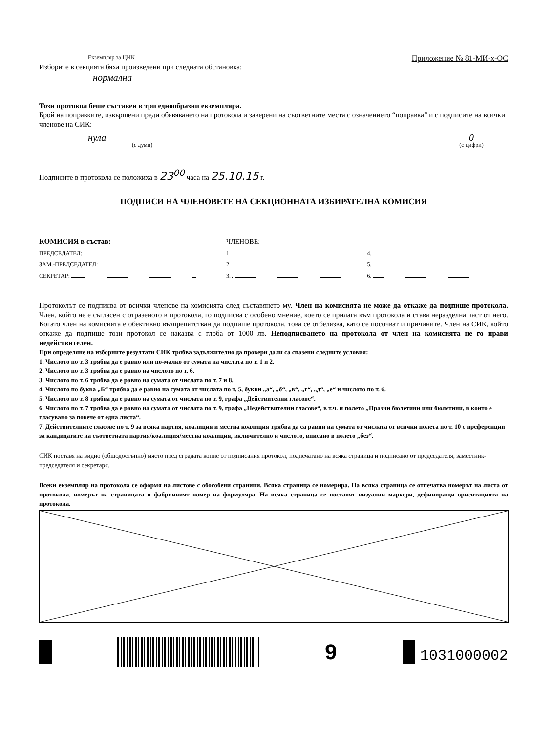Екземпляр за ЦИК Приложение № 81-МИ-х-ОС
Изборите в секцията бяха произведени при следната обстановка:
нормална
Този протокол беше съставен в три еднообразни екземпляра.
Брой на поправките, извършени преди обявяването на протокола и заверени на съответните места с означението “поправка” и с подписите на всички членове на СИК:
нула
(с думи)
0
(с цифри)
Подписите в протокола се положиха в 23<sup>00</sup> часа на 25.10.15 г.
ПОДПИСИ НА ЧЛЕНОВЕТЕ НА СЕКЦИОННАТА ИЗБИРАТЕЛНА КОМИСИЯ
| КОМИСИЯ в състав: | ЧЛЕНОВЕ: | |
| ПРЕДСЕДАТЕЛ: | 1. | 4. |
| ЗАМ.-ПРЕДСЕДАТЕЛ: | 2. | 5. |
| СЕКРЕТАР: | 3. | 6. |
Протоколът се подписва от всички членове на комисията след съставянето му. Член на комисията не може да откаже да подпише протокола. Член, който не е съгласен с отразеното в протокола, го подписва с особено мнение, което се прилага към протокола и става неразделна част от него. Когато член на комисията е обективно възпрепятстван да подпише протокола, това се отбелязва, като се посочват и причините. Член на СИК, който откаже да подпише този протокол се наказва с глоба от 1000 лв. Неподписването на протокола от член на комисията не го прави недействителен.
При определяне на изборните резултати СИК трябва задължително да провери дали са спазени следните условия:
1. Числото по т. 3 трябва да е равно или по-малко от сумата на числата по т. 1 и 2.
2. Числото по т. 3 трябва да е равно на числото по т. 6.
3. Числото по т. 6 трябва да е равно на сумата от числата по т. 7 и 8.
4. Числото по буква „Б“ трябва да е равно на сумата от числата по т. 5, букви „а“, „б“, „в“, „г“, „д“, „е“ и числото по т. 6.
5. Числото по т. 8 трябва да е равно на сумата от числата по т. 9, графа „Действителни гласове“.
6. Числото по т. 7 трябва да е равно на сумата от числата по т. 9, графа „Недействителни гласове“, в т.ч. и полето „Празни бюлетини или бюлетини, в които е гласувано за повече от една листа“.
7. Действителните гласове по т. 9 за всяка партия, коалиция и местна коалиция трябва да са равни на сумата от числата от всички полета по т. 10 с преференции за кандидатите на съответната партия/коалиция/местна коалиция, включително и числото, вписано в полето „без“.
СИК поставя на видно (общодостъпно) място пред сградата копие от подписания протокол, подпечатано на всяка страница и подписано от председателя, заместник-председателя и секретаря.
Всеки екземпляр на протокола се оформя на листове с обособени страници. Всяка страница се номерира. На всяка страница се отпечатва номерът на листа от протокола, номерът на страницата и фабричният номер на формуляра. На всяка страница се поставят визуални маркери, дефиниращи ориентацията на протокола.
9
1031000002